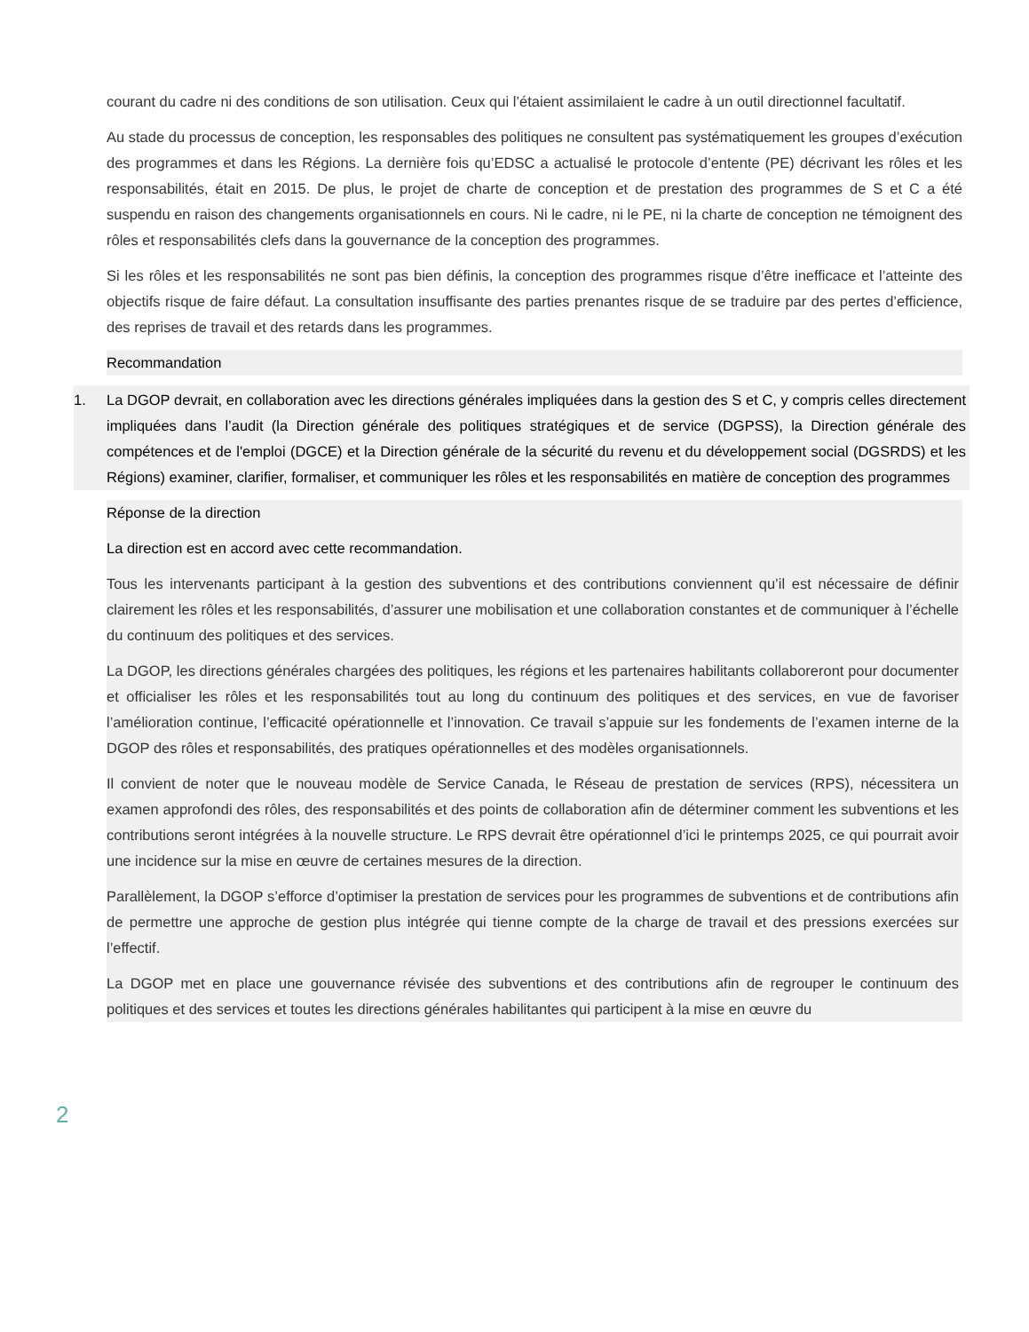courant du cadre ni des conditions de son utilisation. Ceux qui l’étaient assimilaient le cadre à un outil directionnel facultatif.
Au stade du processus de conception, les responsables des politiques ne consultent pas systématiquement les groupes d’exécution des programmes et dans les Régions. La dernière fois qu’EDSC a actualisé le protocole d’entente (PE) décrivant les rôles et les responsabilités, était en 2015. De plus, le projet de charte de conception et de prestation des programmes de S et C a été suspendu en raison des changements organisationnels en cours. Ni le cadre, ni le PE, ni la charte de conception ne témoignent des rôles et responsabilités clefs dans la gouvernance de la conception des programmes.
Si les rôles et les responsabilités ne sont pas bien définis, la conception des programmes risque d’être inefficace et l’atteinte des objectifs risque de faire défaut. La consultation insuffisante des parties prenantes risque de se traduire par des pertes d’efficience, des reprises de travail et des retards dans les programmes.
Recommandation
1. La DGOP devrait, en collaboration avec les directions générales impliquées dans la gestion des S et C, y compris celles directement impliquées dans l’audit (la Direction générale des politiques stratégiques et de service (DGPSS), la Direction générale des compétences et de l'emploi (DGCE) et la Direction générale de la sécurité du revenu et du développement social (DGSRDS) et les Régions) examiner, clarifier, formaliser, et communiquer les rôles et les responsabilités en matière de conception des programmes
Réponse de la direction
La direction est en accord avec cette recommandation.
Tous les intervenants participant à la gestion des subventions et des contributions conviennent qu’il est nécessaire de définir clairement les rôles et les responsabilités, d’assurer une mobilisation et une collaboration constantes et de communiquer à l’échelle du continuum des politiques et des services.
La DGOP, les directions générales chargées des politiques, les régions et les partenaires habilitants collaboreront pour documenter et officialiser les rôles et les responsabilités tout au long du continuum des politiques et des services, en vue de favoriser l’amélioration continue, l’efficacité opérationnelle et l’innovation. Ce travail s’appuie sur les fondements de l’examen interne de la DGOP des rôles et responsabilités, des pratiques opérationnelles et des modèles organisationnels.
Il convient de noter que le nouveau modèle de Service Canada, le Réseau de prestation de services (RPS), nécessitera un examen approfondi des rôles, des responsabilités et des points de collaboration afin de déterminer comment les subventions et les contributions seront intégrées à la nouvelle structure. Le RPS devrait être opérationnel d’ici le printemps 2025, ce qui pourrait avoir une incidence sur la mise en œuvre de certaines mesures de la direction.
Parallèlement, la DGOP s’efforce d’optimiser la prestation de services pour les programmes de subventions et de contributions afin de permettre une approche de gestion plus intégrée qui tienne compte de la charge de travail et des pressions exercées sur l’effectif.
La DGOP met en place une gouvernance révisée des subventions et des contributions afin de regrouper le continuum des politiques et des services et toutes les directions générales habilitantes qui participent à la mise en œuvre du
2